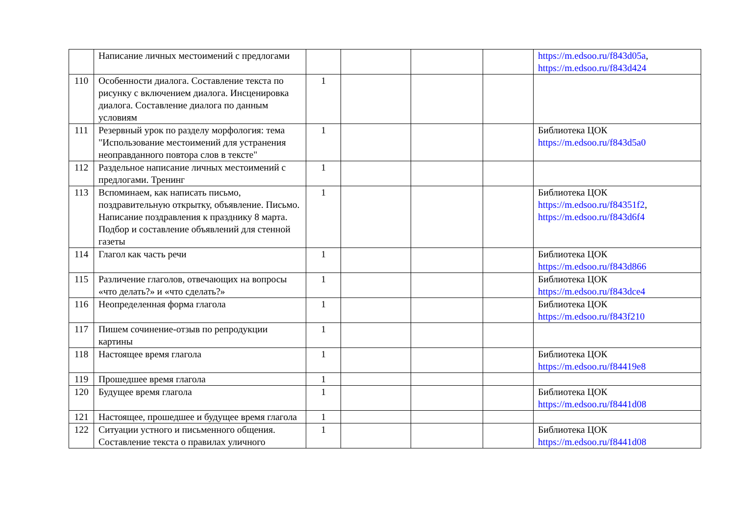| | Написание личных местоимений с предлогами | | | | | https://m.edsoo.ru/f843d05a , https://m.edsoo.ru/f843d424 |
| 110 | Особенности диалога. Составление текста по рисунку с включением диалога. Инсценировка диалога. Составление диалога по данным условиям | 1 | | | | |
| 111 | Резервный урок по разделу морфология: тема "Использование местоимений для устранения неоправданного повтора слов в тексте" | 1 | | | | Библиотека ЦОК https://m.edsoo.ru/f843d5a0 |
| 112 | Раздельное написание личных местоимений с предлогами. Тренинг | 1 | | | | |
| 113 | Вспоминаем, как написать письмо, поздравительную открытку, объявление. Письмо. Написание поздравления к празднику 8 марта. Подбор и составление объявлений для стенной газеты | 1 | | | | Библиотека ЦОК https://m.edsoo.ru/f84351f2 , https://m.edsoo.ru/f843d6f4 |
| 114 | Глагол как часть речи | 1 | | | | Библиотека ЦОК https://m.edsoo.ru/f843d866 |
| 115 | Различение глаголов, отвечающих на вопросы «что делать?» и «что сделать?» | 1 | | | | Библиотека ЦОК https://m.edsoo.ru/f843dce4 |
| 116 | Неопределенная форма глагола | 1 | | | | Библиотека ЦОК https://m.edsoo.ru/f843f210 |
| 117 | Пишем сочинение-отзыв по репродукции картины | 1 | | | | |
| 118 | Настоящее время глагола | 1 | | | | Библиотека ЦОК https://m.edsoo.ru/f84419e8 |
| 119 | Прошедшее время глагола | 1 | | | | |
| 120 | Будущее время глагола | 1 | | | | Библиотека ЦОК https://m.edsoo.ru/f8441d08 |
| 121 | Настоящее, прошедшее и будущее время глагола | 1 | | | | |
| 122 | Ситуации устного и письменного общения. Составление текста о правилах уличного | 1 | | | | Библиотека ЦОК https://m.edsoo.ru/f8441d08 |